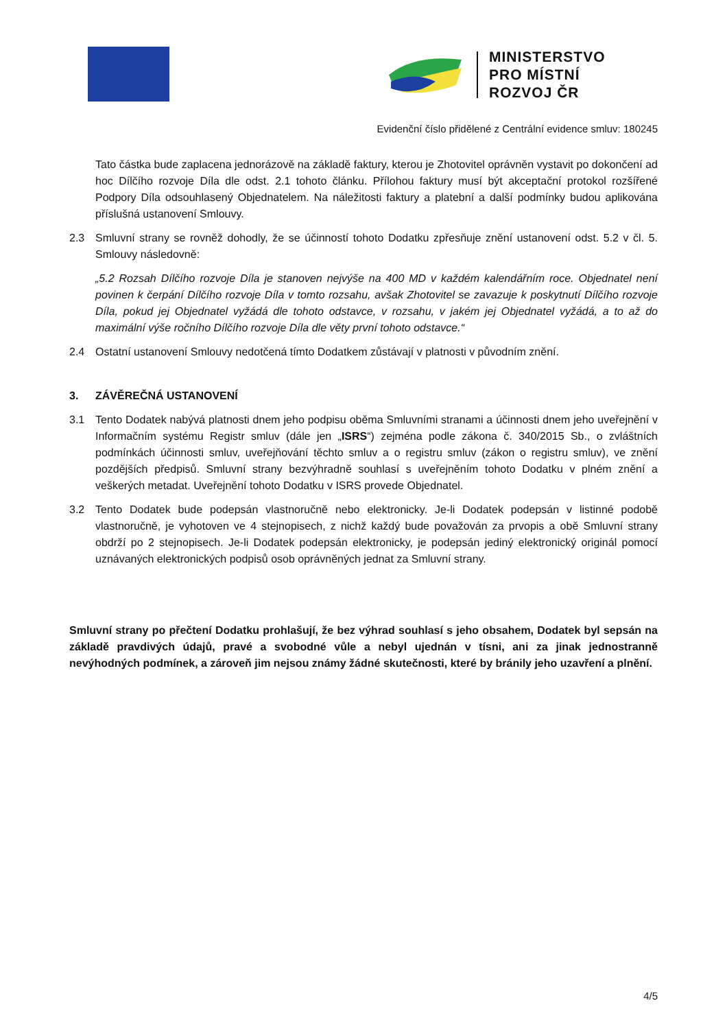MINISTERSTVO
PRO MÍSTNÍ
ROZVOJ ČR
Evidenční číslo přidělené z Centrální evidence smluv: 180245
Tato částka bude zaplacena jednorázově na základě faktury, kterou je Zhotovitel oprávněn vystavit po dokončení ad hoc Dílčího rozvoje Díla dle odst. 2.1 tohoto článku. Přílohou faktury musí být akceptační protokol rozšířené Podpory Díla odsouhlasený Objednatelem. Na náležitosti faktury a platební a další podmínky budou aplikována příslušná ustanovení Smlouvy.
2.3 Smluvní strany se rovněž dohodly, že se účinností tohoto Dodatku zpřesňuje znění ustanovení odst. 5.2 v čl. 5. Smlouvy následovně:
„5.2 Rozsah Dílčího rozvoje Díla je stanoven nejvýše na 400 MD v každém kalendářním roce. Objednatel není povinen k čerpání Dílčího rozvoje Díla v tomto rozsahu, avšak Zhotovitel se zavazuje k poskytnutí Dílčího rozvoje Díla, pokud jej Objednatel vyžádá dle tohoto odstavce, v rozsahu, v jakém jej Objednatel vyžádá, a to až do maximální výše ročního Dílčího rozvoje Díla dle věty první tohoto odstavce.“
2.4 Ostatní ustanovení Smlouvy nedotčená tímto Dodatkem zůstávají v platnosti v původním znění.
3. ZÁVĚREČNÁ USTANOVENÍ
3.1 Tento Dodatek nabývá platnosti dnem jeho podpisu oběma Smluvními stranami a účinnosti dnem jeho uveřejnění v Informačním systému Registr smluv (dále jen „ISRS“) zejména podle zákona č. 340/2015 Sb., o zvláštních podmínkách účinnosti smluv, uveřejňování těchto smluv a o registru smluv (zákon o registru smluv), ve znění pozdějších předpisů. Smluvní strany bezvýhradně souhlasí s uveřejněním tohoto Dodatku v plném znění a veškerých metadat. Uveřejnění tohoto Dodatku v ISRS provede Objednatel.
3.2 Tento Dodatek bude podepsán vlastnoručně nebo elektronicky. Je-li Dodatek podepsán v listinné podobě vlastnoručně, je vyhotoven ve 4 stejnopisech, z nichž každý bude považován za prvopis a obě Smluvní strany obdrží po 2 stejnopisech. Je-li Dodatek podepsán elektronicky, je podepsán jediný elektronický originál pomocí uznávaných elektronických podpisů osob oprávněných jednat za Smluvní strany.
Smluvní strany po přečtení Dodatku prohlašují, že bez výhrad souhlasí s jeho obsahem, Dodatek byl sepsán na základě pravdivých údajů, pravé a svobodné vůle a nebyl ujednán v tísni, ani za jinak jednostranně nevýhodných podmínek, a zároveň jim nejsou známy žádné skutečnosti, které by bránily jeho uzavření a plnění.
4/5